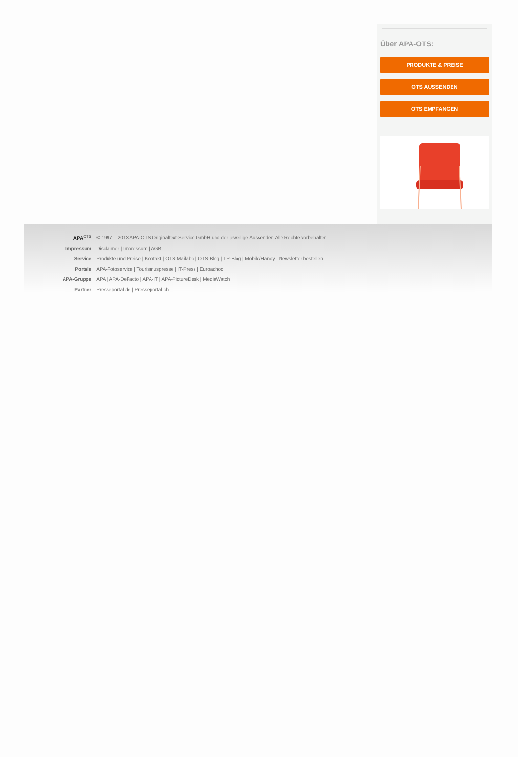Über APA-OTS:
PRODUKTE & PREISE
OTS AUSSENDEN
OTS EMPFANGEN
| APA<sup>OTS</sup> | © 1997 – 2013 APA-OTS Originaltext-Service GmbH und der jeweilige Aussender. Alle Rechte vorbehalten. |
| Impressum | Disclaimer / Impressum / AGB |
| Service | Produkte und Preise / Kontakt / OTS-Mailabo / OTS-Blog / TP-Blog / Mobile/Handy / Newsletter bestellen |
| Portale | APA-Fotoservice / Tourismuspresse / IT-Press / Euroadhoc |
| APA-Gruppe | APA / APA-DeFacto / APA-IT / APA-PictureDesk / MediaWatch |
| Partner | Presseportal.de / Presseportal.ch |